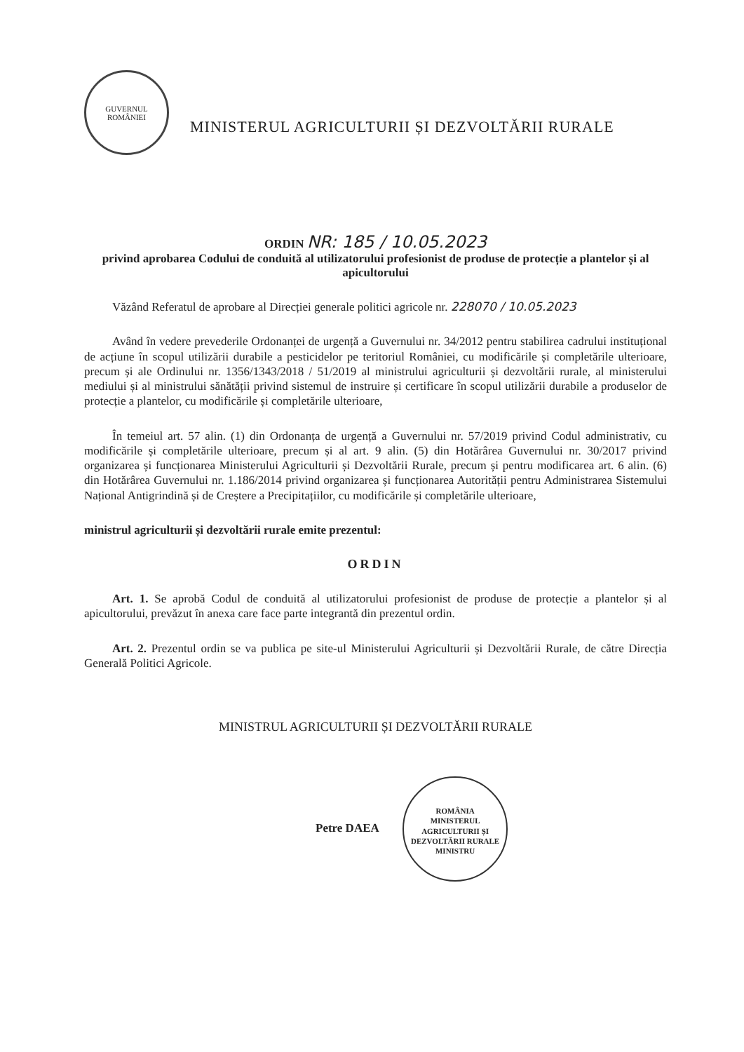GUVERNUL ROMÂNIEI
MINISTERUL AGRICULTURII ȘI DEZVOLTĂRII RURALE
ORDIN NR: 185 / 10.05.2023
privind aprobarea Codului de conduită al utilizatorului profesionist de produse de protecție a plantelor și al apicultorului
Văzând Referatul de aprobare al Direcției generale politici agricole nr. 228070 / 10.05.2023
Având în vedere prevederile Ordonanței de urgență a Guvernului nr. 34/2012 pentru stabilirea cadrului instituțional de acțiune în scopul utilizării durabile a pesticidelor pe teritoriul României, cu modificările și completările ulterioare, precum și ale Ordinului nr. 1356/1343/2018 / 51/2019 al ministrului agriculturii și dezvoltării rurale, al ministerului mediului și al ministrului sănătății privind sistemul de instruire și certificare în scopul utilizării durabile a produselor de protecție a plantelor, cu modificările și completările ulterioare,
În temeiul art. 57 alin. (1) din Ordonanța de urgență a Guvernului nr. 57/2019 privind Codul administrativ, cu modificările și completările ulterioare, precum și al art. 9 alin. (5) din Hotărârea Guvernului nr. 30/2017 privind organizarea și funcționarea Ministerului Agriculturii și Dezvoltării Rurale, precum și pentru modificarea art. 6 alin. (6) din Hotărârea Guvernului nr. 1.186/2014 privind organizarea și funcționarea Autorității pentru Administrarea Sistemului Național Antigrindină și de Creștere a Precipitațiilor, cu modificările și completările ulterioare,
ministrul agriculturii și dezvoltării rurale emite prezentul:
ORDIN
Art. 1. Se aprobă Codul de conduită al utilizatorului profesionist de produse de protecție a plantelor și al apicultorului, prevăzut în anexa care face parte integrantă din prezentul ordin.
Art. 2. Prezentul ordin se va publica pe site-ul Ministerului Agriculturii și Dezvoltării Rurale, de către Direcția Generală Politici Agricole.
MINISTRUL AGRICULTURII ȘI DEZVOLTĂRII RURALE
Petre DAEA ROMÂNIA
MINISTERUL AGRICULTURII ȘI DEZVOLTĂRII RURALE
MINISTRU